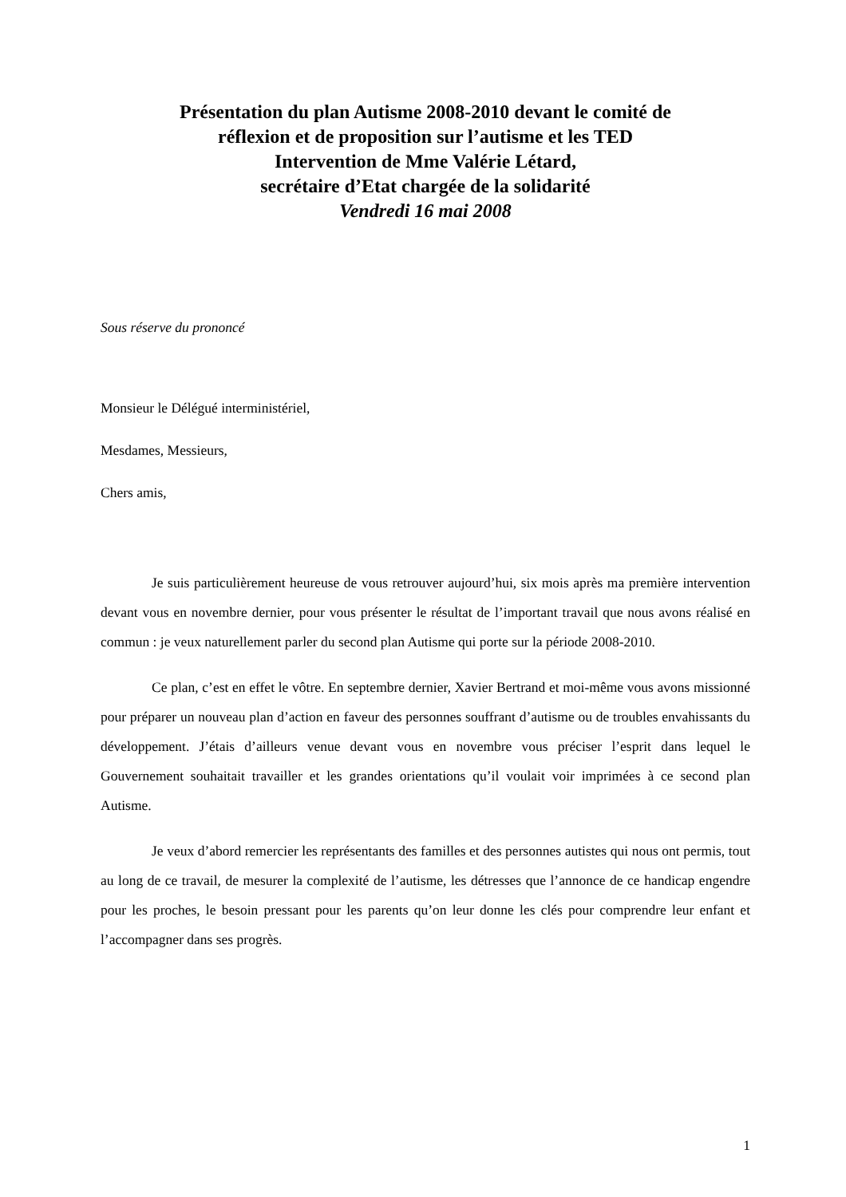Présentation du plan Autisme 2008-2010 devant le comité de
réflexion et de proposition sur l’autisme et les TED
Intervention de Mme Valérie Létard,
secrétaire d’Etat chargée de la solidarité
Vendredi 16 mai 2008
Sous réserve du prononcé
Monsieur le Délégué interministériel,
Mesdames, Messieurs,
Chers amis,
Je suis particulièrement heureuse de vous retrouver aujourd’hui, six mois après ma première intervention devant vous en novembre dernier, pour vous présenter le résultat de l’important travail que nous avons réalisé en commun : je veux naturellement parler du second plan Autisme qui porte sur la période 2008-2010.
Ce plan, c’est en effet le vôtre. En septembre dernier, Xavier Bertrand et moi-même vous avons missionné pour préparer un nouveau plan d’action en faveur des personnes souffrant d’autisme ou de troubles envahissants du développement. J’étais d’ailleurs venue devant vous en novembre vous préciser l’esprit dans lequel le Gouvernement souhaitait travailler et les grandes orientations qu’il voulait voir imprimées à ce second plan Autisme.
Je veux d’abord remercier les représentants des familles et des personnes autistes qui nous ont permis, tout au long de ce travail, de mesurer la complexité de l’autisme, les détresses que l’annonce de ce handicap engendre pour les proches, le besoin pressant pour les parents qu’on leur donne les clés pour comprendre leur enfant et l’accompagner dans ses progrès.
1